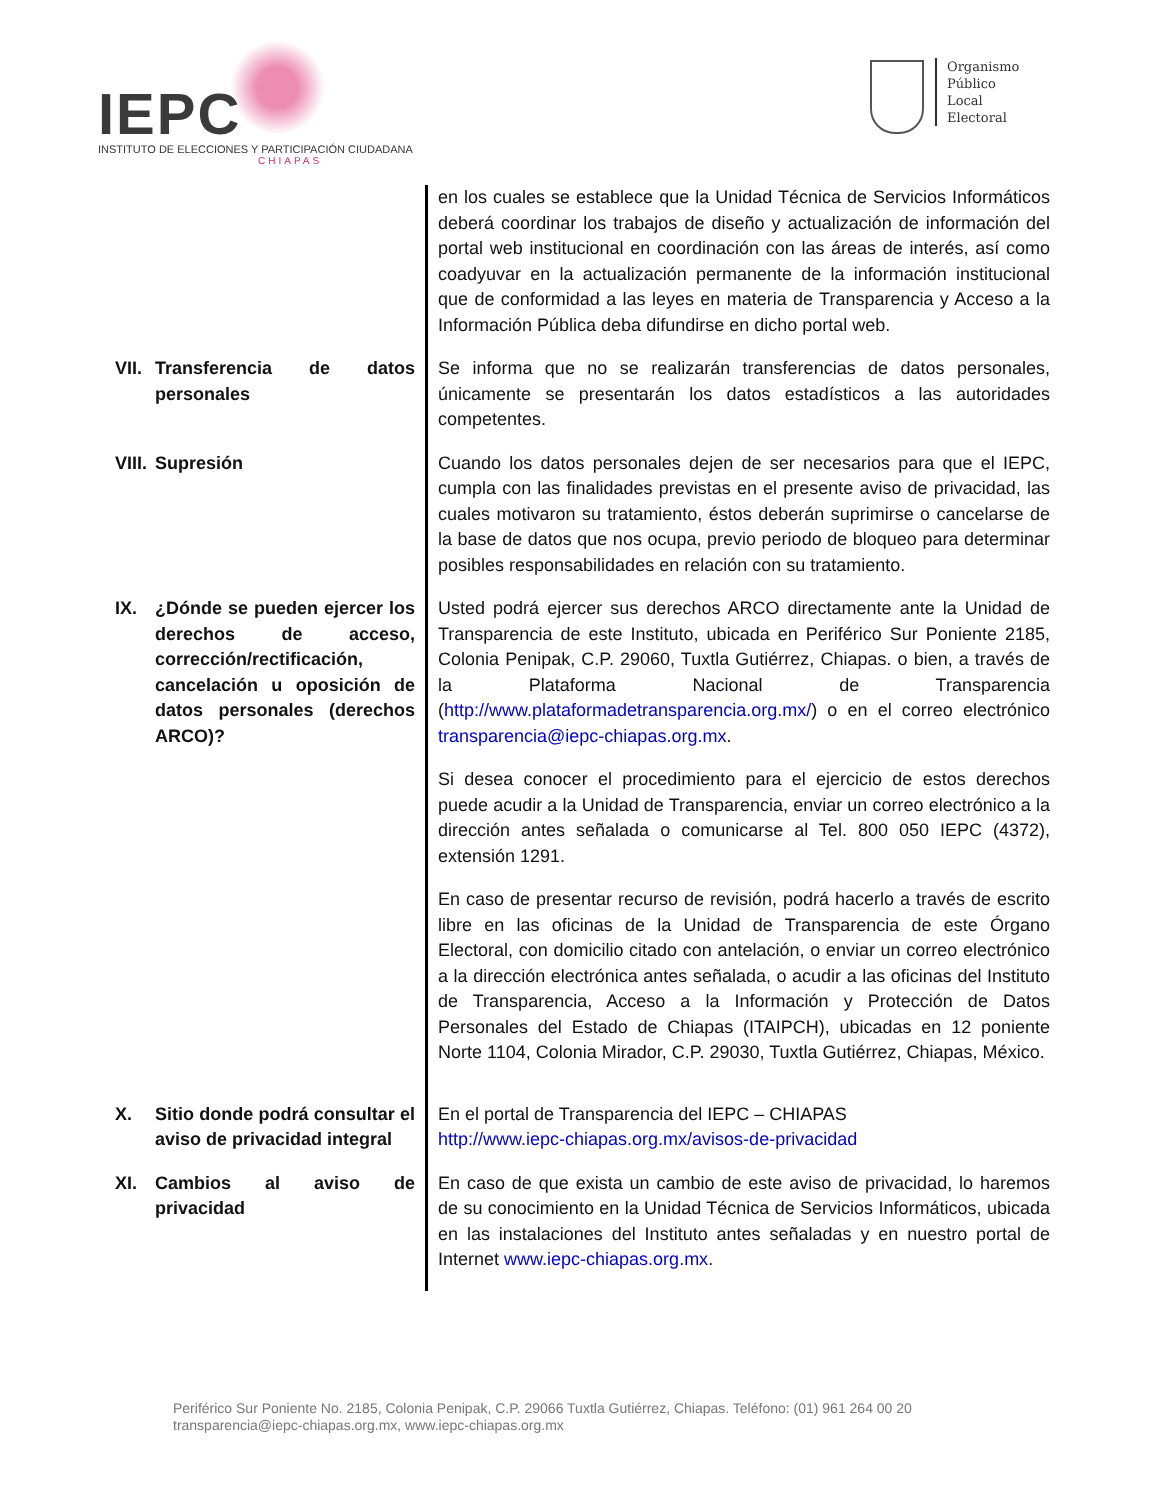IEPC
INSTITUTO DE ELECCIONES Y PARTICIPACIÓN CIUDADANA
CHIAPAS
Organismo
Público
Local
Electoral
| | en los cuales se establece que la Unidad Técnica de Servicios Informáticos deberá coordinar los trabajos de diseño y actualización de información del portal web institucional en coordinación con las áreas de interés, así como coadyuvar en la actualización permanente de la información institucional que de conformidad a las leyes en materia de Transparencia y Acceso a la Información Pública deba difundirse en dicho portal web. |
| VII. Transferencia de datos personales | Se informa que no se realizarán transferencias de datos personales, únicamente se presentarán los datos estadísticos a las autoridades competentes. |
| VIII. Supresión | Cuando los datos personales dejen de ser necesarios para que el IEPC, cumpla con las finalidades previstas en el presente aviso de privacidad, las cuales motivaron su tratamiento, éstos deberán suprimirse o cancelarse de la base de datos que nos ocupa, previo periodo de bloqueo para determinar posibles responsabilidades en relación con su tratamiento. |
| IX. ¿Dónde se pueden ejercer los derechos de acceso, corrección/rectificación, cancelación u oposición de datos personales (derechos ARCO)? | Usted podrá ejercer sus derechos ARCO directamente ante la Unidad de Transparencia de este Instituto, ubicada en Periférico Sur Poniente 2185, Colonia Penipak, C.P. 29060, Tuxtla Gutiérrez, Chiapas. o bien, a través de la Plataforma Nacional de Transparencia ( http://www.plataformadetransparencia.org.mx/ ) o en el correo electrónico transparencia@iepc-chiapas.org.mx . Si desea conocer el procedimiento para el ejercicio de estos derechos puede acudir a la Unidad de Transparencia, enviar un correo electrónico a la dirección antes señalada o comunicarse al Tel. 800 050 IEPC (4372), extensión 1291. En caso de presentar recurso de revisión, podrá hacerlo a través de escrito libre en las oficinas de la Unidad de Transparencia de este Órgano Electoral, con domicilio citado con antelación, o enviar un correo electrónico a la dirección electrónica antes señalada, o acudir a las oficinas del Instituto de Transparencia, Acceso a la Información y Protección de Datos Personales del Estado de Chiapas (ITAIPCH), ubicadas en 12 poniente Norte 1104, Colonia Mirador, C.P. 29030, Tuxtla Gutiérrez, Chiapas, México. |
| X. Sitio donde podrá consultar el aviso de privacidad integral | En el portal de Transparencia del IEPC – CHIAPAS http://www.iepc-chiapas.org.mx/avisos-de-privacidad |
| XI. Cambios al aviso de privacidad | En caso de que exista un cambio de este aviso de privacidad, lo haremos de su conocimiento en la Unidad Técnica de Servicios Informáticos, ubicada en las instalaciones del Instituto antes señaladas y en nuestro portal de Internet www.iepc-chiapas.org.mx . |
Periférico Sur Poniente No. 2185, Colonia Penipak, C.P. 29066 Tuxtla Gutiérrez, Chiapas. Teléfono: (01) 961 264 00 20
transparencia@iepc-chiapas.org.mx, www.iepc-chiapas.org.mx